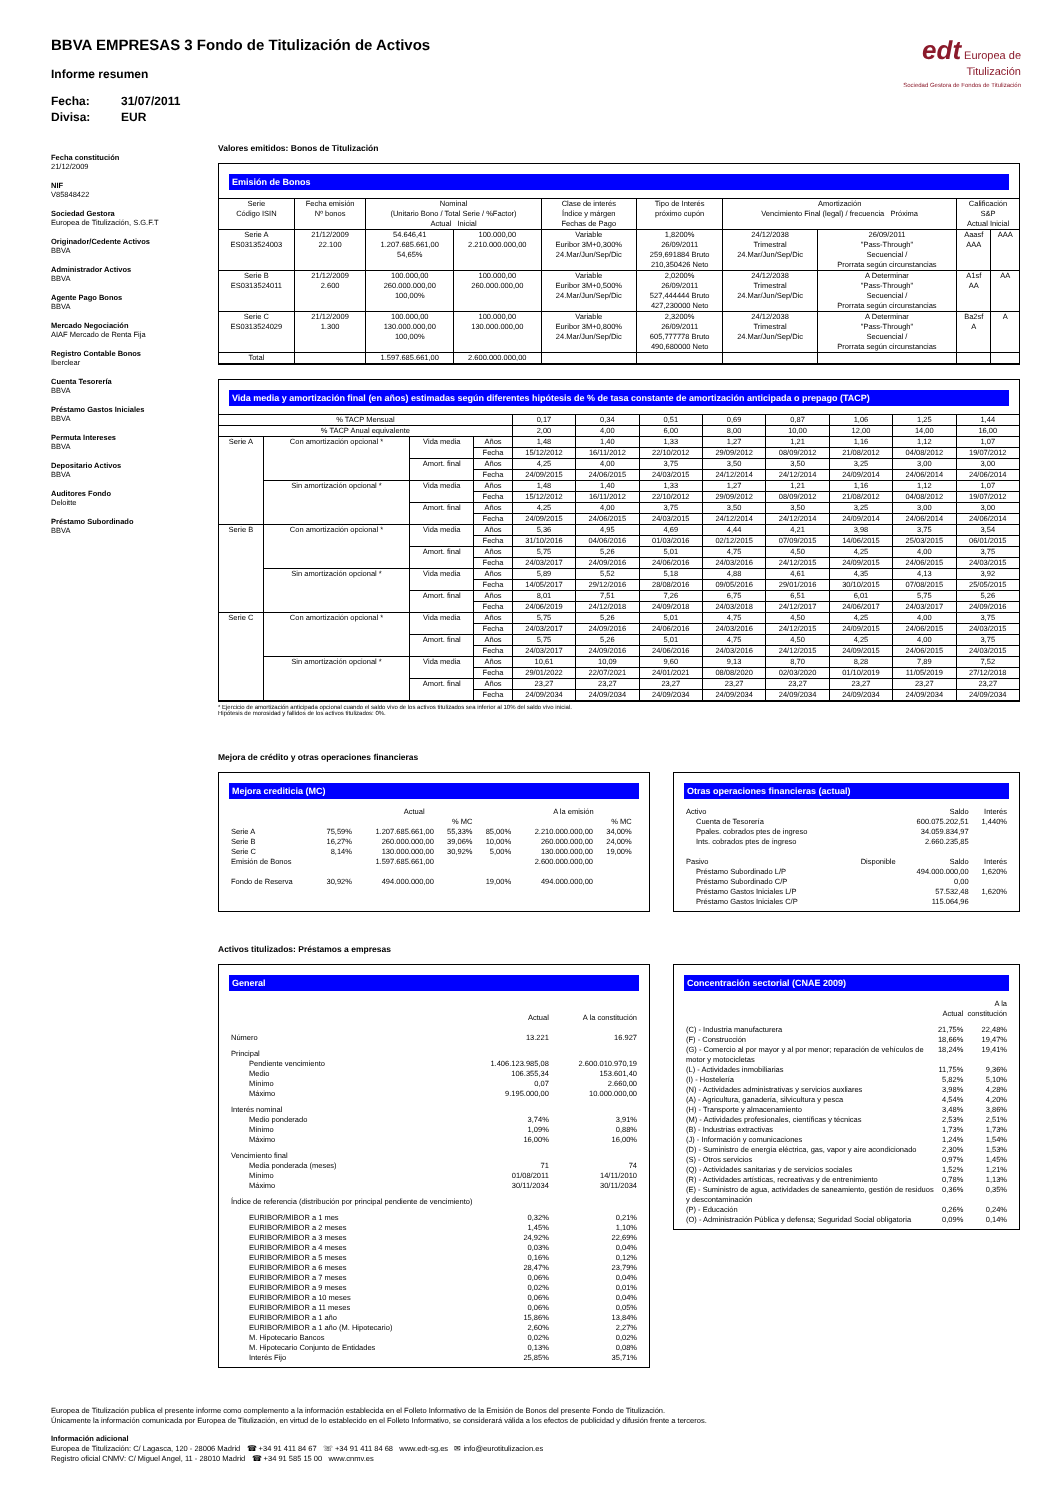BBVA EMPRESAS 3 Fondo de Titulización de Activos
Informe resumen
Fecha: 31/07/2011
Divisa: EUR
edt Europea de
Titulización
Sociedad Gestora de Fondos de Titulización
Fecha constitución
21/12/2009
NIF
V85848422
Sociedad Gestora
Europea de Titulización, S.G.F.T
Originador/Cedente Activos
BBVA
Administrador Activos
BBVA
Agente Pago Bonos
BBVA
Mercado Negociación
AIAF Mercado de Renta Fija
Registro Contable Bonos
Iberclear
Cuenta Tesorería
BBVA
Préstamo Gastos Iniciales
BBVA
Permuta Intereses
BBVA
Depositario Activos
BBVA
Auditores Fondo
Deloitte
Préstamo Subordinado
BBVA
Valores emitidos: Bonos de Titulización
Emisión de Bonos
| Serie Código ISIN | Fecha emisión Nº bonos | Nominal (Unitario Bono / Total Serie / %Factor) Actual Inicial | | Clase de interés Índice y márgen Fechas de Pago | Tipo de Interés próximo cupón | Amortización Vencimiento Final (legal) / frecuencia Próxima | | Calificación S&P Actual Inicial | |
| --- | --- | --- | --- | --- | --- | --- | --- | --- | --- |
| Serie A ES0313524003 | 21/12/2009 22.100 | 54.646,41 1.207.685.661,00 54,65% | 100.000,00 2.210.000.000,00 | Variable Euribor 3M+0,300% 24.Mar/Jun/Sep/Dic | 1,8200% 26/09/2011 259,691884 Bruto 210,350426 Neto | 24/12/2038 Trimestral 24.Mar/Jun/Sep/Dic | 26/09/2011 "Pass-Through" Secuencial / Prorrata según circunstancias | Aaasf AAA | AAA |
| Serie B ES0313524011 | 21/12/2009 2.600 | 100.000,00 260.000.000,00 100,00% | 100.000,00 260.000.000,00 | Variable Euribor 3M+0,500% 24.Mar/Jun/Sep/Dic | 2,0200% 26/09/2011 527,444444 Bruto 427,230000 Neto | 24/12/2038 Trimestral 24.Mar/Jun/Sep/Dic | A Determinar "Pass-Through" Secuencial / Prorrata según circunstancias | A1sf AA | AA |
| Serie C ES0313524029 | 21/12/2009 1.300 | 100.000,00 130.000.000,00 100,00% | 100.000,00 130.000.000,00 | Variable Euribor 3M+0,800% 24.Mar/Jun/Sep/Dic | 2,3200% 26/09/2011 605,777778 Bruto 490,680000 Neto | 24/12/2038 Trimestral 24.Mar/Jun/Sep/Dic | A Determinar "Pass-Through" Secuencial / Prorrata según circunstancias | Ba2sf A | A |
| Total | | 1.597.685.661,00 | 2.600.000.000,00 | | | | | | |
Vida media y amortización final (en años) estimadas según diferentes hipótesis de % de tasa constante de amortización anticipada o prepago (TACP)
| % TACP Mensual | | | | 0,17 | 0,34 | 0,51 | 0,69 | 0,87 | 1,06 | 1,25 | 1,44 |
| % TACP Anual equivalente | | | | 2,00 | 4,00 | 6,00 | 8,00 | 10,00 | 12,00 | 14,00 | 16,00 |
| Serie A | Con amortización opcional * | Vida media | Años | 1,48 | 1,40 | 1,33 | 1,27 | 1,21 | 1,16 | 1,12 | 1,07 |
| | | | Fecha | 15/12/2012 | 16/11/2012 | 22/10/2012 | 29/09/2012 | 08/09/2012 | 21/08/2012 | 04/08/2012 | 19/07/2012 |
| | | Amort. final | Años | 4,25 | 4,00 | 3,75 | 3,50 | 3,50 | 3,25 | 3,00 | 3,00 |
| | | | Fecha | 24/09/2015 | 24/06/2015 | 24/03/2015 | 24/12/2014 | 24/12/2014 | 24/09/2014 | 24/06/2014 | 24/06/2014 |
| | Sin amortización opcional * | Vida media | Años | 1,48 | 1,40 | 1,33 | 1,27 | 1,21 | 1,16 | 1,12 | 1,07 |
| | | | Fecha | 15/12/2012 | 16/11/2012 | 22/10/2012 | 29/09/2012 | 08/09/2012 | 21/08/2012 | 04/08/2012 | 19/07/2012 |
| | | Amort. final | Años | 4,25 | 4,00 | 3,75 | 3,50 | 3,50 | 3,25 | 3,00 | 3,00 |
| | | | Fecha | 24/09/2015 | 24/06/2015 | 24/03/2015 | 24/12/2014 | 24/12/2014 | 24/09/2014 | 24/06/2014 | 24/06/2014 |
| Serie B | Con amortización opcional * | Vida media | Años | 5,36 | 4,95 | 4,69 | 4,44 | 4,21 | 3,98 | 3,75 | 3,54 |
| | | | Fecha | 31/10/2016 | 04/06/2016 | 01/03/2016 | 02/12/2015 | 07/09/2015 | 14/06/2015 | 25/03/2015 | 06/01/2015 |
| | | Amort. final | Años | 5,75 | 5,26 | 5,01 | 4,75 | 4,50 | 4,25 | 4,00 | 3,75 |
| | | | Fecha | 24/03/2017 | 24/09/2016 | 24/06/2016 | 24/03/2016 | 24/12/2015 | 24/09/2015 | 24/06/2015 | 24/03/2015 |
| | Sin amortización opcional * | Vida media | Años | 5,89 | 5,52 | 5,18 | 4,88 | 4,61 | 4,35 | 4,13 | 3,92 |
| | | | Fecha | 14/05/2017 | 29/12/2016 | 28/08/2016 | 09/05/2016 | 29/01/2016 | 30/10/2015 | 07/08/2015 | 25/05/2015 |
| | | Amort. final | Años | 8,01 | 7,51 | 7,26 | 6,75 | 6,51 | 6,01 | 5,75 | 5,26 |
| | | | Fecha | 24/06/2019 | 24/12/2018 | 24/09/2018 | 24/03/2018 | 24/12/2017 | 24/06/2017 | 24/03/2017 | 24/09/2016 |
| Serie C | Con amortización opcional * | Vida media | Años | 5,75 | 5,26 | 5,01 | 4,75 | 4,50 | 4,25 | 4,00 | 3,75 |
| | | | Fecha | 24/03/2017 | 24/09/2016 | 24/06/2016 | 24/03/2016 | 24/12/2015 | 24/09/2015 | 24/06/2015 | 24/03/2015 |
| | | Amort. final | Años | 5,75 | 5,26 | 5,01 | 4,75 | 4,50 | 4,25 | 4,00 | 3,75 |
| | | | Fecha | 24/03/2017 | 24/09/2016 | 24/06/2016 | 24/03/2016 | 24/12/2015 | 24/09/2015 | 24/06/2015 | 24/03/2015 |
| | Sin amortización opcional * | Vida media | Años | 10,61 | 10,09 | 9,60 | 9,13 | 8,70 | 8,28 | 7,89 | 7,52 |
| | | | Fecha | 29/01/2022 | 22/07/2021 | 24/01/2021 | 08/08/2020 | 02/03/2020 | 01/10/2019 | 11/05/2019 | 27/12/2018 |
| | | Amort. final | Años | 23,27 | 23,27 | 23,27 | 23,27 | 23,27 | 23,27 | 23,27 | 23,27 |
| | | | Fecha | 24/09/2034 | 24/09/2034 | 24/09/2034 | 24/09/2034 | 24/09/2034 | 24/09/2034 | 24/09/2034 | 24/09/2034 |
* Ejercicio de amortización anticipada opcional cuando el saldo vivo de los activos titulizados sea inferior al 10% del saldo vivo inicial.
Hipótesis de morosidad y fallidos de los activos titulizados: 0%.
Mejora de crédito y otras operaciones financieras
Mejora crediticia (MC)
| | | Actual | | | A la emisión | | |
| | | | % MC | | | % MC | |
| Serie A | 75,59% | 1.207.685.661,00 | 55,33% | 85,00% | 2.210.000.000,00 | 34,00% | |
| Serie B | 16,27% | 260.000.000,00 | 39,06% | 10,00% | 260.000.000,00 | 24,00% | |
| Serie C | 8,14% | 130.000.000,00 | 30,92% | 5,00% | 130.000.000,00 | 19,00% | |
| Emisión de Bonos | | 1.597.685.661,00 | | | 2.600.000.000,00 | | |
| Fondo de Reserva | 30,92% | 494.000.000,00 | | 19,00% | 494.000.000,00 | | |
Otras operaciones financieras (actual)
| Activo | | Saldo | Interés |
| Cuenta de Tesorería | | 600.075.202,51 | 1,440% |
| Ppales. cobrados ptes de ingreso | | 34.059.834,97 | |
| Ints. cobrados ptes de ingreso | | 2.660.235,85 | |
| Pasivo | Disponible | Saldo | Interés |
| Préstamo Subordinado L/P | | 494.000.000,00 | 1,620% |
| Préstamo Subordinado C/P | | 0,00 | |
| Préstamo Gastos Iniciales L/P | | 57.532,48 | 1,620% |
| Préstamo Gastos Iniciales C/P | | 115.064,96 | |
Activos titulizados: Préstamos a empresas
General
| | Actual | A la constitución |
| Número | 13.221 | 16.927 |
| Principal | | |
| Pendiente vencimiento | 1.406.123.985,08 | 2.600.010.970,19 |
| Medio | 106.355,34 | 153.601,40 |
| Mínimo | 0,07 | 2.660,00 |
| Máximo | 9.195.000,00 | 10.000.000,00 |
| Interés nominal | | |
| Medio ponderado | 3,74% | 3,91% |
| Mínimo | 1,09% | 0,88% |
| Máximo | 16,00% | 16,00% |
| Vencimiento final | | |
| Media ponderada (meses) | 71 | 74 |
| Mínimo | 01/08/2011 | 14/11/2010 |
| Máximo | 30/11/2034 | 30/11/2034 |
| Índice de referencia (distribución por principal pendiente de vencimiento) | | |
| EURIBOR/MIBOR a 1 mes | 0,32% | 0,21% |
| EURIBOR/MIBOR a 2 meses | 1,45% | 1,10% |
| EURIBOR/MIBOR a 3 meses | 24,92% | 22,69% |
| EURIBOR/MIBOR a 4 meses | 0,03% | 0,04% |
| EURIBOR/MIBOR a 5 meses | 0,16% | 0,12% |
| EURIBOR/MIBOR a 6 meses | 28,47% | 23,79% |
| EURIBOR/MIBOR a 7 meses | 0,06% | 0,04% |
| EURIBOR/MIBOR a 9 meses | 0,02% | 0,01% |
| EURIBOR/MIBOR a 10 meses | 0,06% | 0,04% |
| EURIBOR/MIBOR a 11 meses | 0,06% | 0,05% |
| EURIBOR/MIBOR a 1 año | 15,86% | 13,84% |
| EURIBOR/MIBOR a 1 año (M. Hipotecario) | 2,60% | 2,27% |
| M. Hipotecario Bancos | 0,02% | 0,02% |
| M. Hipotecario Conjunto de Entidades | 0,13% | 0,08% |
| Interés Fijo | 25,85% | 35,71% |
Concentración sectorial (CNAE 2009)
| | Actual | A la constitución |
| (C) - Industria manufacturera | 21,75% | 22,48% |
| (F) - Construcción | 18,66% | 19,47% |
| (G) - Comercio al por mayor y al por menor; reparación de vehículos de motor y motocicletas | 18,24% | 19,41% |
| (L) - Actividades inmobiliarias | 11,75% | 9,36% |
| (I) - Hostelería | 5,82% | 5,10% |
| (N) - Actividades administrativas y servicios auxliares | 3,98% | 4,28% |
| (A) - Agricultura, ganadería, silvicultura y pesca | 4,54% | 4,20% |
| (H) - Transporte y almacenamiento | 3,48% | 3,86% |
| (M) - Actividades profesionales, científicas y técnicas | 2,53% | 2,51% |
| (B) - Industrias extractivas | 1,73% | 1,73% |
| (J) - Información y comunicaciones | 1,24% | 1,54% |
| (D) - Suministro de energía eléctrica, gas, vapor y aire acondicionado | 2,30% | 1,53% |
| (S) - Otros servicios | 0,97% | 1,45% |
| (Q) - Actividades sanitarias y de servicios sociales | 1,52% | 1,21% |
| (R) - Actividades artísticas, recreativas y de entrenimiento | 0,78% | 1,13% |
| (E) - Suministro de agua, actividades de saneamiento, gestión de residuos y descontaminación | 0,36% | 0,35% |
| (P) - Educación | 0,26% | 0,24% |
| (O) - Administración Pública y defensa; Seguridad Social obligatoria | 0,09% | 0,14% |
Europea de Titulización publica el presente informe como complemento a la información establecida en el Folleto Informativo de la Emisión de Bonos del presente Fondo de Titulización.
Únicamente la información comunicada por Europea de Titulización, en virtud de lo establecido en el Folleto Informativo, se considerará válida a los efectos de publicidad y difusión frente a terceros.
Información adicional
Europea de Titulización: C/ Lagasca, 120 - 28006 Madrid ☎ +34 91 411 84 67 ☏ +34 91 411 84 68 www.edt-sg.es ✉ info@eurotitulizacion.es
Registro oficial CNMV: C/ Miguel Angel, 11 - 28010 Madrid ☎ +34 91 585 15 00 www.cnmv.es